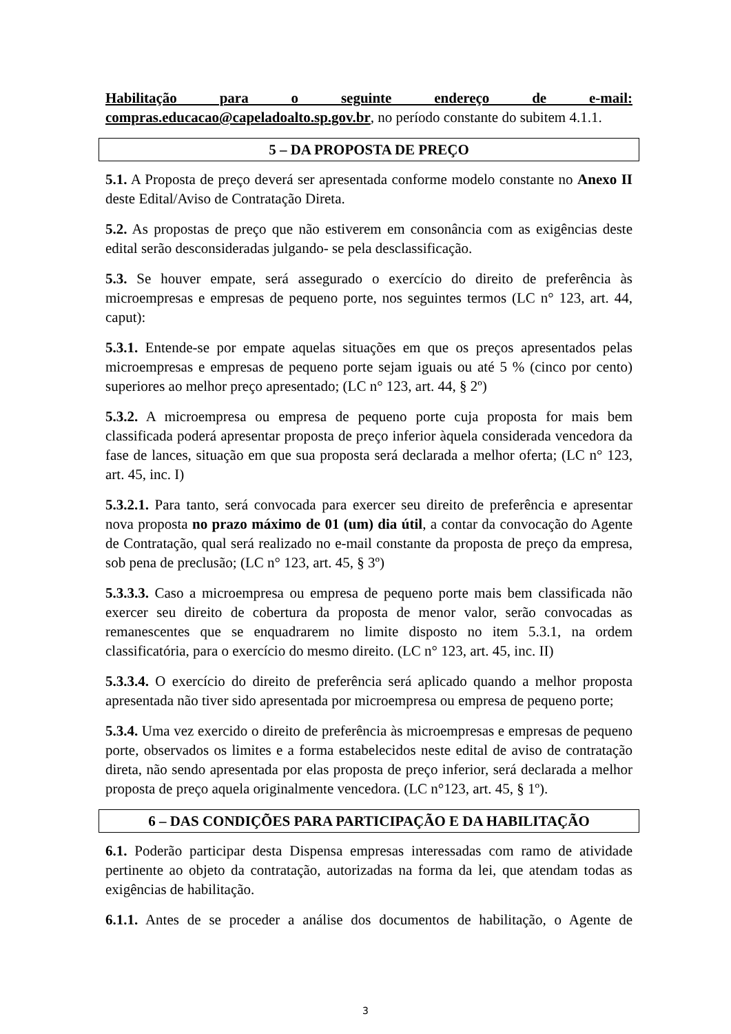Habilitação para o seguinte endereço de e-mail:
compras.educacao@capeladoalto.sp.gov.br, no período constante do subitem 4.1.1.
5 – DA PROPOSTA DE PREÇO
5.1. A Proposta de preço deverá ser apresentada conforme modelo constante no Anexo II deste Edital/Aviso de Contratação Direta.
5.2. As propostas de preço que não estiverem em consonância com as exigências deste edital serão desconsideradas julgando- se pela desclassificação.
5.3. Se houver empate, será assegurado o exercício do direito de preferência às microempresas e empresas de pequeno porte, nos seguintes termos (LC n° 123, art. 44, caput):
5.3.1. Entende-se por empate aquelas situações em que os preços apresentados pelas microempresas e empresas de pequeno porte sejam iguais ou até 5 % (cinco por cento) superiores ao melhor preço apresentado; (LC n° 123, art. 44, § 2º)
5.3.2. A microempresa ou empresa de pequeno porte cuja proposta for mais bem classificada poderá apresentar proposta de preço inferior àquela considerada vencedora da fase de lances, situação em que sua proposta será declarada a melhor oferta; (LC n° 123, art. 45, inc. I)
5.3.2.1. Para tanto, será convocada para exercer seu direito de preferência e apresentar nova proposta no prazo máximo de 01 (um) dia útil, a contar da convocação do Agente de Contratação, qual será realizado no e-mail constante da proposta de preço da empresa, sob pena de preclusão; (LC n° 123, art. 45, § 3º)
5.3.3.3. Caso a microempresa ou empresa de pequeno porte mais bem classificada não exercer seu direito de cobertura da proposta de menor valor, serão convocadas as remanescentes que se enquadrarem no limite disposto no item 5.3.1, na ordem classificatória, para o exercício do mesmo direito. (LC n° 123, art. 45, inc. II)
5.3.3.4. O exercício do direito de preferência será aplicado quando a melhor proposta apresentada não tiver sido apresentada por microempresa ou empresa de pequeno porte;
5.3.4. Uma vez exercido o direito de preferência às microempresas e empresas de pequeno porte, observados os limites e a forma estabelecidos neste edital de aviso de contratação direta, não sendo apresentada por elas proposta de preço inferior, será declarada a melhor proposta de preço aquela originalmente vencedora. (LC n°123, art. 45, § 1º).
6 – DAS CONDIÇÕES PARA PARTICIPAÇÃO E DA HABILITAÇÃO
6.1. Poderão participar desta Dispensa empresas interessadas com ramo de atividade pertinente ao objeto da contratação, autorizadas na forma da lei, que atendam todas as exigências de habilitação.
6.1.1. Antes de se proceder a análise dos documentos de habilitação, o Agente de
3